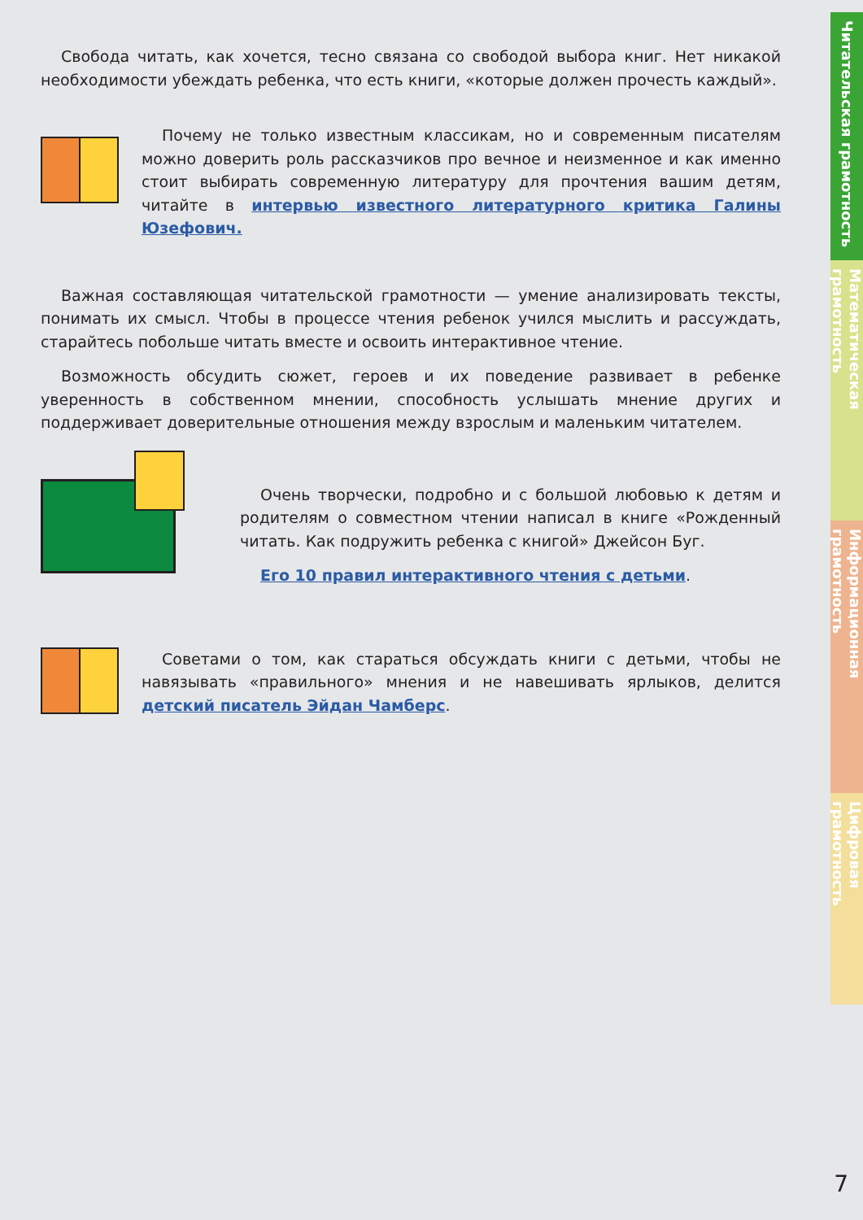Свобода читать, как хочется, тесно связана со свободой выбора книг. Нет никакой необходимости убеждать ребенка, что есть книги, «которые должен прочесть каждый».
Почему не только известным классикам, но и современным писателям можно доверить роль рассказчиков про вечное и неизменное и как именно стоит выбирать современную литературу для прочтения вашим детям, читайте в интервью известного литературного критика Галины Юзефович.
Важная составляющая читательской грамотности — умение анализировать тексты, понимать их смысл. Чтобы в процессе чтения ребенок учился мыслить и рассуждать, старайтесь побольше читать вместе и освоить интерактивное чтение.
Возможность обсудить сюжет, героев и их поведение развивает в ребенке уверенность в собственном мнении, способность услышать мнение других и поддерживает доверительные отношения между взрослым и маленьким читателем.
Очень творчески, подробно и с большой любовью к детям и родителям о совместном чтении написал в книге «Рожденный читать. Как подружить ребенка с книгой» Джейсон Буг.
Его 10 правил интерактивного чтения с детьми.
Советами о том, как стараться обсуждать книги с детьми, чтобы не навязывать «правильного» мнения и не навешивать ярлыков, делится детский писатель Эйдан Чамберс.
Читательская грамотность
Математическая грамотность
Информационная грамотность
Цифровая грамотность
7